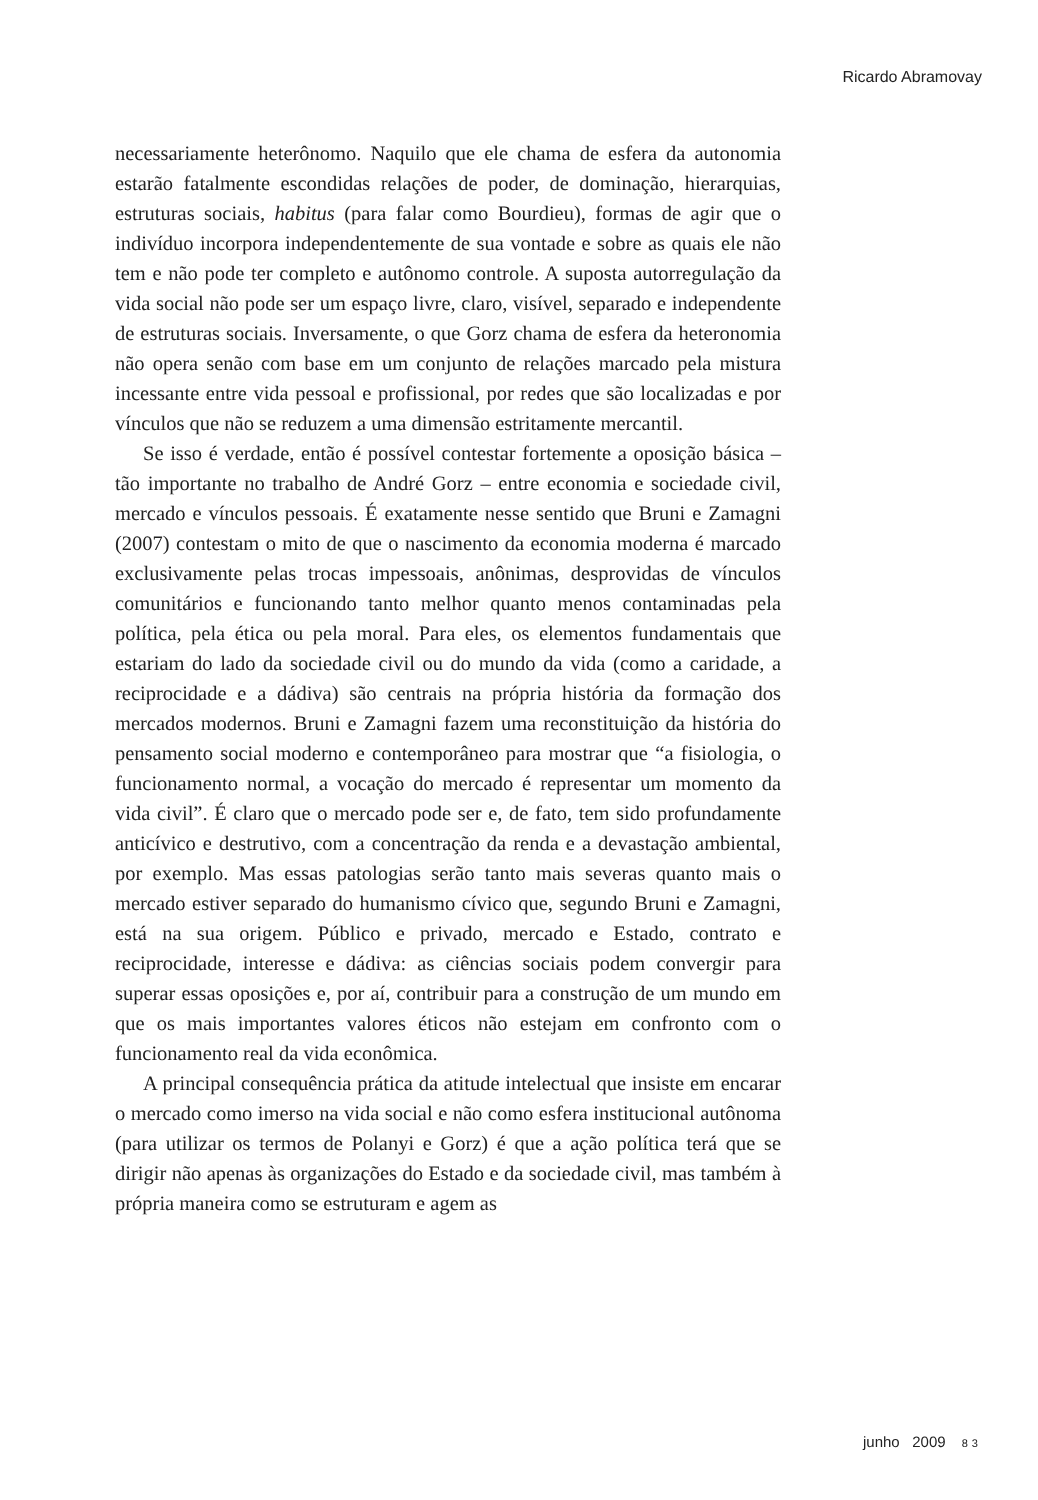Ricardo Abramovay
necessariamente heterônomo. Naquilo que ele chama de esfera da autonomia estarão fatalmente escondidas relações de poder, de dominação, hierarquias, estruturas sociais, habitus (para falar como Bourdieu), formas de agir que o indivíduo incorpora independentemente de sua vontade e sobre as quais ele não tem e não pode ter completo e autônomo controle. A suposta autorregulação da vida social não pode ser um espaço livre, claro, visível, separado e independente de estruturas sociais. Inversamente, o que Gorz chama de esfera da heteronomia não opera senão com base em um conjunto de relações marcado pela mistura incessante entre vida pessoal e profissional, por redes que são localizadas e por vínculos que não se reduzem a uma dimensão estritamente mercantil.
Se isso é verdade, então é possível contestar fortemente a oposição básica – tão importante no trabalho de André Gorz – entre economia e sociedade civil, mercado e vínculos pessoais. É exatamente nesse sentido que Bruni e Zamagni (2007) contestam o mito de que o nascimento da economia moderna é marcado exclusivamente pelas trocas impessoais, anônimas, desprovidas de vínculos comunitários e funcionando tanto melhor quanto menos contaminadas pela política, pela ética ou pela moral. Para eles, os elementos fundamentais que estariam do lado da sociedade civil ou do mundo da vida (como a caridade, a reciprocidade e a dádiva) são centrais na própria história da formação dos mercados modernos. Bruni e Zamagni fazem uma reconstituição da história do pensamento social moderno e contemporâneo para mostrar que “a fisiologia, o funcionamento normal, a vocação do mercado é representar um momento da vida civil”. É claro que o mercado pode ser e, de fato, tem sido profundamente anticívico e destrutivo, com a concentração da renda e a devastação ambiental, por exemplo. Mas essas patologias serão tanto mais severas quanto mais o mercado estiver separado do humanismo cívico que, segundo Bruni e Zamagni, está na sua origem. Público e privado, mercado e Estado, contrato e reciprocidade, interesse e dádiva: as ciências sociais podem convergir para superar essas oposições e, por aí, contribuir para a construção de um mundo em que os mais importantes valores éticos não estejam em confronto com o funcionamento real da vida econômica.
A principal consequência prática da atitude intelectual que insiste em encarar o mercado como imerso na vida social e não como esfera institucional autônoma (para utilizar os termos de Polanyi e Gorz) é que a ação política terá que se dirigir não apenas às organizações do Estado e da sociedade civil, mas também à própria maneira como se estruturam e agem as
junho 2009 83